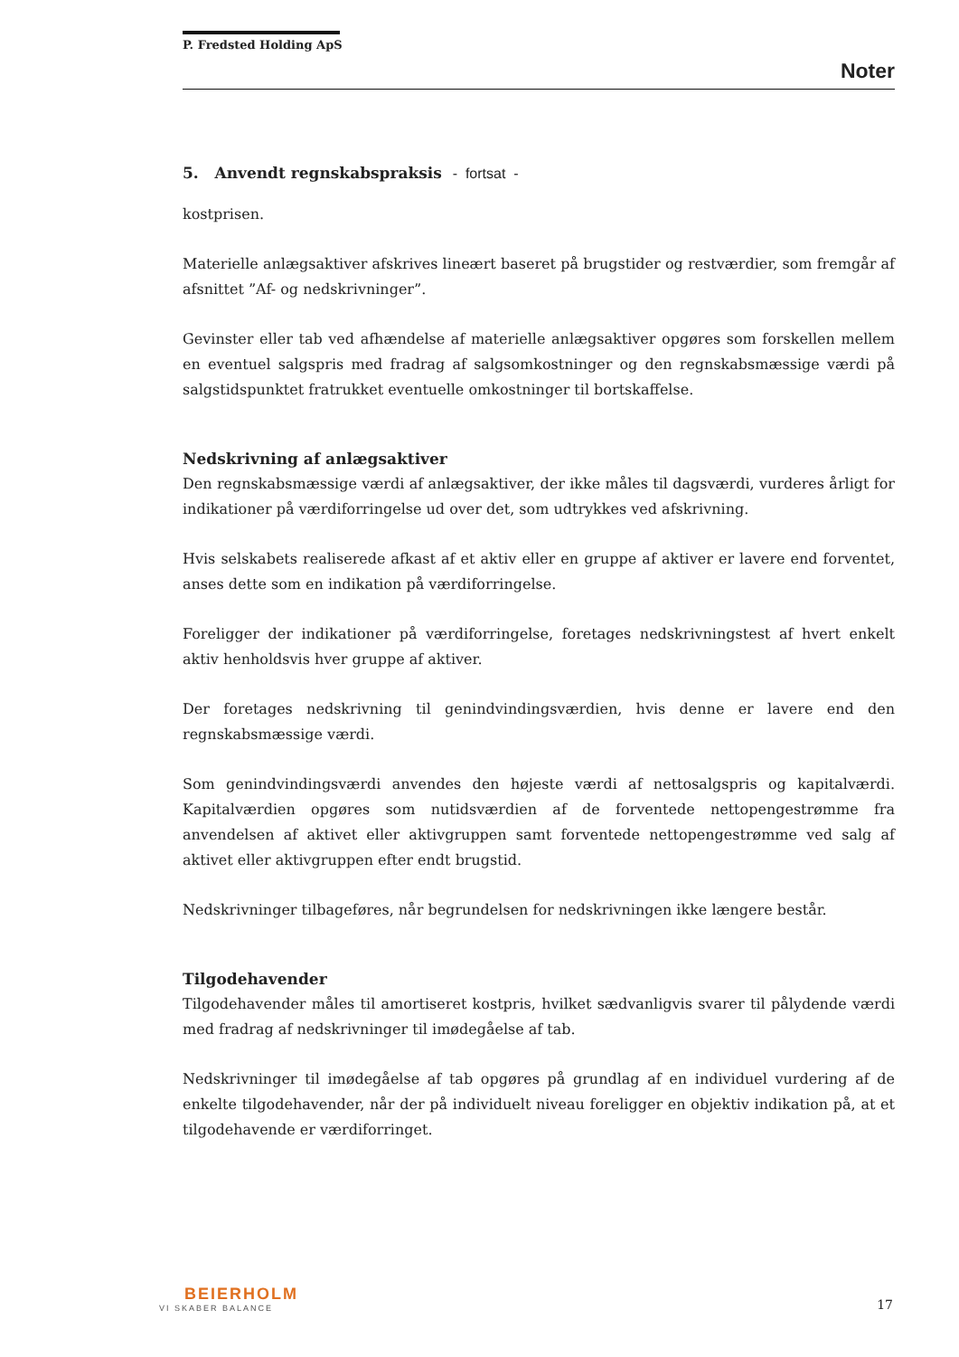P. Fredsted Holding ApS
Noter
5. Anvendt regnskabspraksis - fortsat -
kostprisen.
Materielle anlægsaktiver afskrives lineært baseret på brugstider og restværdier, som fremgår af afsnittet ”Af- og nedskrivninger”.
Gevinster eller tab ved afhændelse af materielle anlægsaktiver opgøres som forskellen mellem en eventuel salgspris med fradrag af salgsomkostninger og den regnskabsmæssige værdi på salgstidspunktet fratrukket eventuelle omkostninger til bortskaffelse.
Nedskrivning af anlægsaktiver
Den regnskabsmæssige værdi af anlægsaktiver, der ikke måles til dagsværdi, vurderes årligt for indikationer på værdiforringelse ud over det, som udtrykkes ved afskrivning.
Hvis selskabets realiserede afkast af et aktiv eller en gruppe af aktiver er lavere end forventet, anses dette som en indikation på værdiforringelse.
Foreligger der indikationer på værdiforringelse, foretages nedskrivningstest af hvert enkelt aktiv henholdsvis hver gruppe af aktiver.
Der foretages nedskrivning til genindvindingsværdien, hvis denne er lavere end den regnskabsmæssige værdi.
Som genindvindingsværdi anvendes den højeste værdi af nettosalgspris og kapitalværdi. Kapitalværdien opgøres som nutidsværdien af de forventede nettopengestrømme fra anvendelsen af aktivet eller aktivgruppen samt forventede nettopengestrømme ved salg af aktivet eller aktivgruppen efter endt brugstid.
Nedskrivninger tilbageføres, når begrundelsen for nedskrivningen ikke længere består.
Tilgodehavender
Tilgodehavender måles til amortiseret kostpris, hvilket sædvanligvis svarer til pålydende værdi med fradrag af nedskrivninger til imødegåelse af tab.
Nedskrivninger til imødegåelse af tab opgøres på grundlag af en individuel vurdering af de enkelte tilgodehavender, når der på individuelt niveau foreligger en objektiv indikation på, at et tilgodehavende er værdiforringet.
BEIERHOLM
VI SKABER BALANCE
17